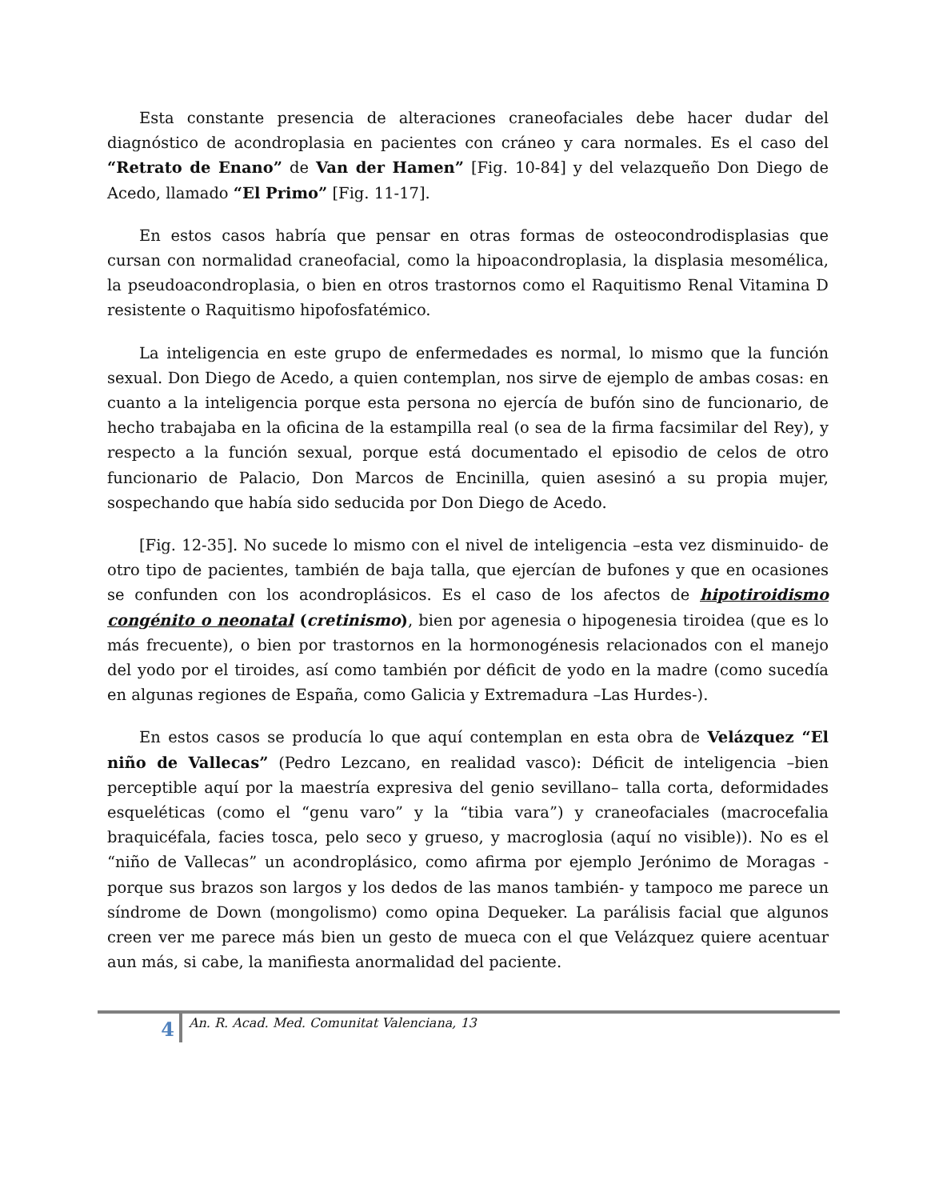Esta constante presencia de alteraciones craneofaciales debe hacer dudar del diagnóstico de acondroplasia en pacientes con cráneo y cara normales. Es el caso del “Retrato de Enano” de Van der Hamen” [Fig. 10-84] y del velazqueño Don Diego de Acedo, llamado “El Primo” [Fig. 11-17].
En estos casos habría que pensar en otras formas de osteocondrodisplasias que cursan con normalidad craneofacial, como la hipoacondroplasia, la displasia mesomélica, la pseudoacondroplasia, o bien en otros trastornos como el Raquitismo Renal Vitamina D resistente o Raquitismo hipofosfatémico.
La inteligencia en este grupo de enfermedades es normal, lo mismo que la función sexual. Don Diego de Acedo, a quien contemplan, nos sirve de ejemplo de ambas cosas: en cuanto a la inteligencia porque esta persona no ejercía de bufón sino de funcionario, de hecho trabajaba en la oficina de la estampilla real (o sea de la firma facsimilar del Rey), y respecto a la función sexual, porque está documentado el episodio de celos de otro funcionario de Palacio, Don Marcos de Encinilla, quien asesinó a su propia mujer, sospechando que había sido seducida por Don Diego de Acedo.
[Fig. 12-35]. No sucede lo mismo con el nivel de inteligencia –esta vez disminuido- de otro tipo de pacientes, también de baja talla, que ejercían de bufones y que en ocasiones se confunden con los acondroplásicos. Es el caso de los afectos de hipotiroidismo congénito o neonatal (cretinismo), bien por agenesia o hipogenesia tiroidea (que es lo más frecuente), o bien por trastornos en la hormonogénesis relacionados con el manejo del yodo por el tiroides, así como también por déficit de yodo en la madre (como sucedía en algunas regiones de España, como Galicia y Extremadura –Las Hurdes-).
En estos casos se producía lo que aquí contemplan en esta obra de Velázquez “El niño de Vallecas” (Pedro Lezcano, en realidad vasco): Déficit de inteligencia –bien perceptible aquí por la maestría expresiva del genio sevillano– talla corta, deformidades esqueléticas (como el “genu varo” y la “tibia vara”) y craneofaciales (macrocefalia braquicéfala, facies tosca, pelo seco y grueso, y macroglosia (aquí no visible)). No es el “niño de Vallecas” un acondroplásico, como afirma por ejemplo Jerónimo de Moragas -porque sus brazos son largos y los dedos de las manos también- y tampoco me parece un síndrome de Down (mongolismo) como opina Dequeker. La parálisis facial que algunos creen ver me parece más bien un gesto de mueca con el que Velázquez quiere acentuar aun más, si cabe, la manifiesta anormalidad del paciente.
4 An. R. Acad. Med. Comunitat Valenciana, 13